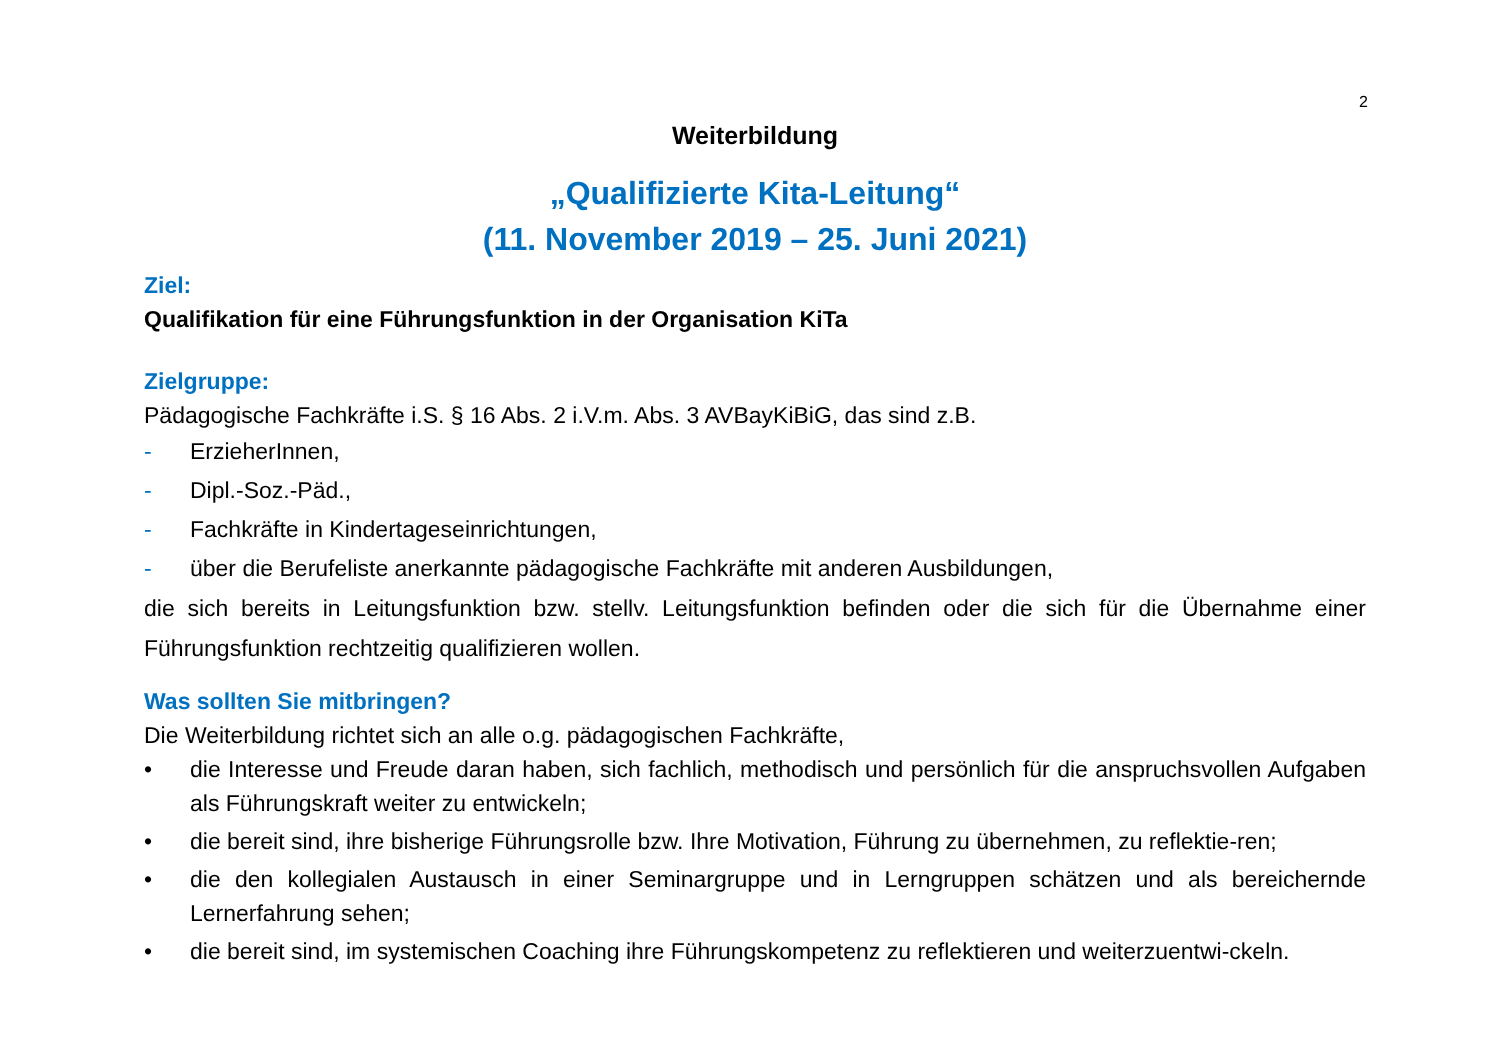2
Weiterbildung
„Qualifizierte Kita-Leitung“
(11. November 2019 – 25. Juni 2021)
Ziel:
Qualifikation für eine Führungsfunktion in der Organisation KiTa
Zielgruppe:
Pädagogische Fachkräfte i.S. § 16 Abs. 2 i.V.m. Abs. 3 AVBayKiBiG, das sind z.B.
- ErzieherInnen,
- Dipl.-Soz.-Päd.,
- Fachkräfte in Kindertageseinrichtungen,
- über die Berufeliste anerkannte pädagogische Fachkräfte mit anderen Ausbildungen,
die sich bereits in Leitungsfunktion bzw. stellv. Leitungsfunktion befinden oder die sich für die Übernahme einer Führungsfunktion rechtzeitig qualifizieren wollen.
Was sollten Sie mitbringen?
Die Weiterbildung richtet sich an alle o.g. pädagogischen Fachkräfte,
• die Interesse und Freude daran haben, sich fachlich, methodisch und persönlich für die anspruchsvollen Aufgaben als Führungskraft weiter zu entwickeln;
• die bereit sind, ihre bisherige Führungsrolle bzw. Ihre Motivation, Führung zu übernehmen, zu reflektie-ren;
• die den kollegialen Austausch in einer Seminargruppe und in Lerngruppen schätzen und als bereichernde Lernerfahrung sehen;
• die bereit sind, im systemischen Coaching ihre Führungskompetenz zu reflektieren und weiterzuentwi-ckeln.